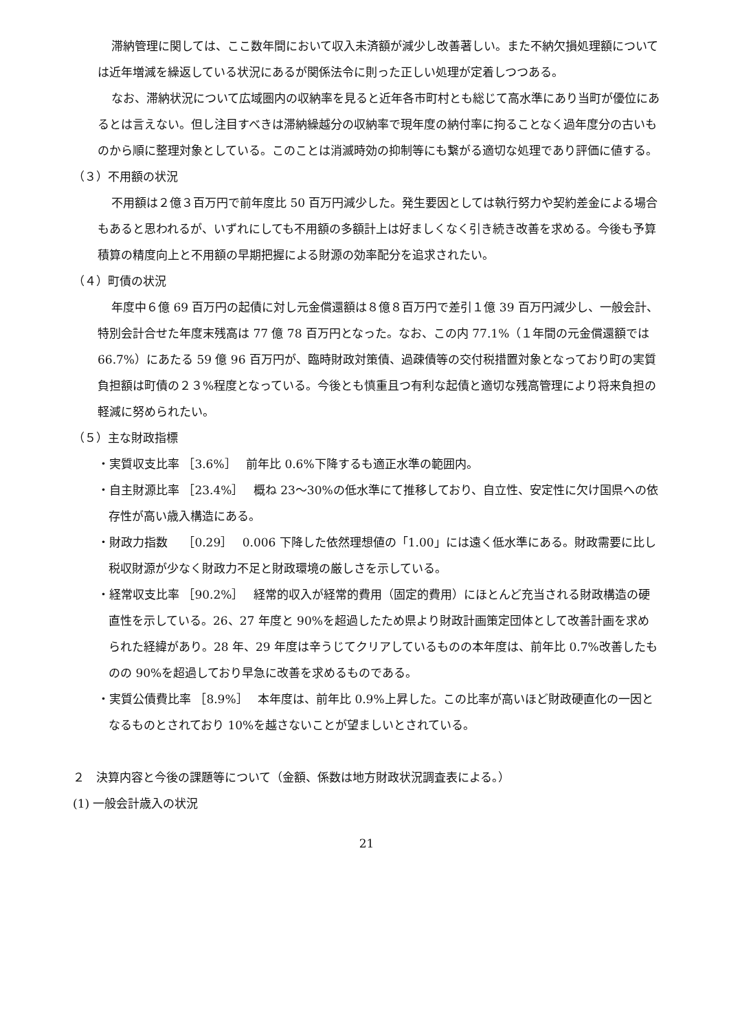滞納管理に関しては、ここ数年間において収入未済額が減少し改善著しい。また不納欠損処理額については近年増減を繰返している状況にあるが関係法令に則った正しい処理が定着しつつある。
なお、滞納状況について広域圏内の収納率を見ると近年各市町村とも総じて高水準にあり当町が優位にあるとは言えない。但し注目すべきは滞納繰越分の収納率で現年度の納付率に拘ることなく過年度分の古いものから順に整理対象としている。このことは消滅時効の抑制等にも繋がる適切な処理であり評価に値する。
（３）不用額の状況
不用額は２億３百万円で前年度比 50 百万円減少した。発生要因としては執行努力や契約差金による場合もあると思われるが、いずれにしても不用額の多額計上は好ましくなく引き続き改善を求める。今後も予算積算の精度向上と不用額の早期把握による財源の効率配分を追求されたい。
（４）町債の状況
年度中６億 69 百万円の起債に対し元金償還額は８億８百万円で差引１億 39 百万円減少し、一般会計、特別会計合せた年度末残高は 77 億 78 百万円となった。なお、この内 77.1%（１年間の元金償還額では 66.7%）にあたる 59 億 96 百万円が、臨時財政対策債、過疎債等の交付税措置対象となっており町の実質負担額は町債の２３%程度となっている。今後とも慎重且つ有利な起債と適切な残高管理により将来負担の軽減に努められたい。
（５）主な財政指標
・実質収支比率 ［3.6%］　 前年比 0.6%下降するも適正水準の範囲内。
・自主財源比率 ［23.4%］　 概ね 23〜30%の低水準にて推移しており、自立性、安定性に欠け国県への依存性が高い歳入構造にある。
・財政力指数　 ［0.29］　 0.006 下降した依然理想値の「1.00」には遠く低水準にある。財政需要に比し税収財源が少なく財政力不足と財政環境の厳しさを示している。
・経常収支比率 ［90.2%］　 経常的収入が経常的費用（固定的費用）にほとんど充当される財政構造の硬直性を示している。26、27 年度と 90%を超過したため県より財政計画策定団体として改善計画を求められた経緯があり。28 年、29 年度は辛うじてクリアしているものの本年度は、前年比 0.7%改善したものの 90%を超過しており早急に改善を求めるものである。
・実質公債費比率 ［8.9%］　 本年度は、前年比 0.9%上昇した。この比率が高いほど財政硬直化の一因となるものとされており 10%を越さないことが望ましいとされている。
２　決算内容と今後の課題等について（金額、係数は地方財政状況調査表による。）
(1) 一般会計歳入の状況
21